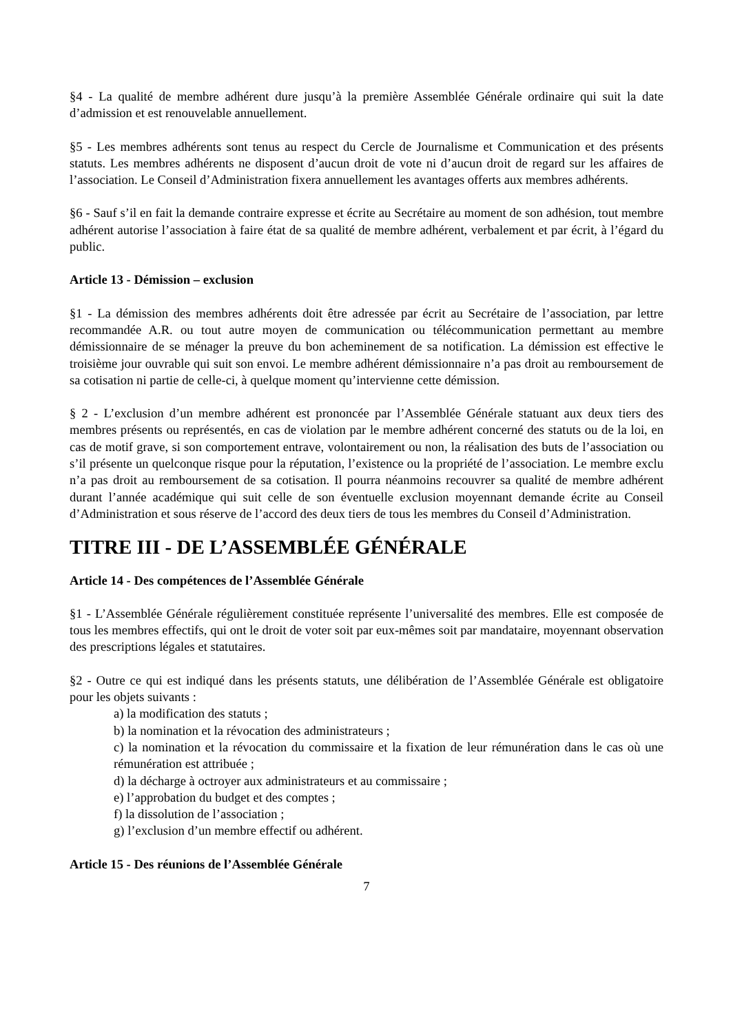§4 - La qualité de membre adhérent dure jusqu’à la première Assemblée Générale ordinaire qui suit la date d’admission et est renouvelable annuellement.
§5 - Les membres adhérents sont tenus au respect du Cercle de Journalisme et Communication et des présents statuts. Les membres adhérents ne disposent d’aucun droit de vote ni d’aucun droit de regard sur les affaires de l’association. Le Conseil d’Administration fixera annuellement les avantages offerts aux membres adhérents.
§6 - Sauf s’il en fait la demande contraire expresse et écrite au Secrétaire au moment de son adhésion, tout membre adhérent autorise l’association à faire état de sa qualité de membre adhérent, verbalement et par écrit, à l’égard du public.
Article 13 - Démission – exclusion
§1 - La démission des membres adhérents doit être adressée par écrit au Secrétaire de l’association, par lettre recommandée A.R. ou tout autre moyen de communication ou télécommunication permettant au membre démissionnaire de se ménager la preuve du bon acheminement de sa notification. La démission est effective le troisième jour ouvrable qui suit son envoi. Le membre adhérent démissionnaire n’a pas droit au remboursement de sa cotisation ni partie de celle-ci, à quelque moment qu’intervienne cette démission.
§ 2 - L’exclusion d’un membre adhérent est prononcée par l’Assemblée Générale statuant aux deux tiers des membres présents ou représentés, en cas de violation par le membre adhérent concerné des statuts ou de la loi, en cas de motif grave, si son comportement entrave, volontairement ou non, la réalisation des buts de l’association ou s’il présente un quelconque risque pour la réputation, l’existence ou la propriété de l’association. Le membre exclu n’a pas droit au remboursement de sa cotisation. Il pourra néanmoins recouvrer sa qualité de membre adhérent durant l’année académique qui suit celle de son éventuelle exclusion moyennant demande écrite au Conseil d’Administration et sous réserve de l’accord des deux tiers de tous les membres du Conseil d’Administration.
TITRE III - DE L’ASSEMBLÉE GÉNÉRALE
Article 14 - Des compétences de l’Assemblée Générale
§1 - L’Assemblée Générale régulièrement constituée représente l’universalité des membres. Elle est composée de tous les membres effectifs, qui ont le droit de voter soit par eux-mêmes soit par mandataire, moyennant observation des prescriptions légales et statutaires.
§2 - Outre ce qui est indiqué dans les présents statuts, une délibération de l’Assemblée Générale est obligatoire pour les objets suivants :
a) la modification des statuts ;
b) la nomination et la révocation des administrateurs ;
c) la nomination et la révocation du commissaire et la fixation de leur rémunération dans le cas où une rémunération est attribuée ;
d) la décharge à octroyer aux administrateurs et au commissaire ;
e) l’approbation du budget et des comptes ;
f) la dissolution de l’association ;
g) l’exclusion d’un membre effectif ou adhérent.
Article 15 - Des réunions de l’Assemblée Générale
7